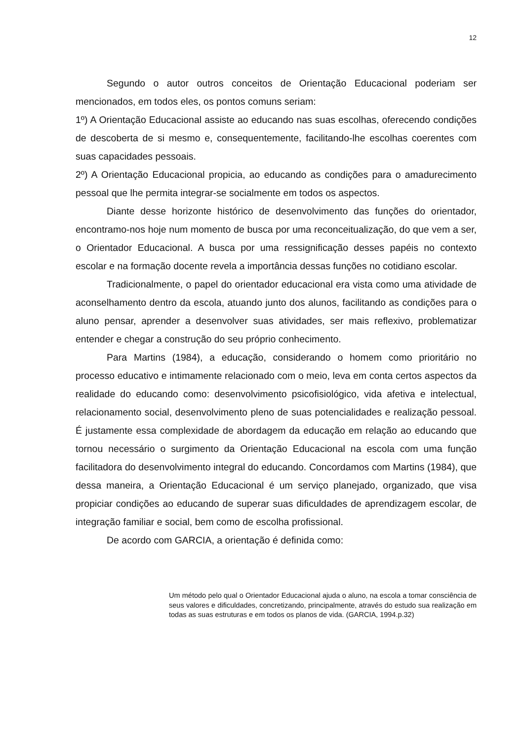12
Segundo o autor outros conceitos de Orientação Educacional poderiam ser mencionados, em todos eles, os pontos comuns seriam:
1º) A Orientação Educacional assiste ao educando nas suas escolhas, oferecendo condições de descoberta de si mesmo e, consequentemente, facilitando-lhe escolhas coerentes com suas capacidades pessoais.
2º) A Orientação Educacional propicia, ao educando as condições para o amadurecimento pessoal que lhe permita integrar-se socialmente em todos os aspectos.
Diante desse horizonte histórico de desenvolvimento das funções do orientador, encontramo-nos hoje num momento de busca por uma reconceitualização, do que vem a ser, o Orientador Educacional. A busca por uma ressignificação desses papéis no contexto escolar e na formação docente revela a importância dessas funções no cotidiano escolar.
Tradicionalmente, o papel do orientador educacional era vista como uma atividade de aconselhamento dentro da escola, atuando junto dos alunos, facilitando as condições para o aluno pensar, aprender a desenvolver suas atividades, ser mais reflexivo, problematizar entender e chegar a construção do seu próprio conhecimento.
Para Martins (1984), a educação, considerando o homem como prioritário no processo educativo e intimamente relacionado com o meio, leva em conta certos aspectos da realidade do educando como: desenvolvimento psicofisiológico, vida afetiva e intelectual, relacionamento social, desenvolvimento pleno de suas potencialidades e realização pessoal. É justamente essa complexidade de abordagem da educação em relação ao educando que tornou necessário o surgimento da Orientação Educacional na escola com uma função facilitadora do desenvolvimento integral do educando. Concordamos com Martins (1984), que dessa maneira, a Orientação Educacional é um serviço planejado, organizado, que visa propiciar condições ao educando de superar suas dificuldades de aprendizagem escolar, de integração familiar e social, bem como de escolha profissional.
De acordo com GARCIA, a orientação é definida como:
Um método pelo qual o Orientador Educacional ajuda o aluno, na escola a tomar consciência de seus valores e dificuldades, concretizando, principalmente, através do estudo sua realização em todas as suas estruturas e em todos os planos de vida. (GARCIA, 1994.p.32)